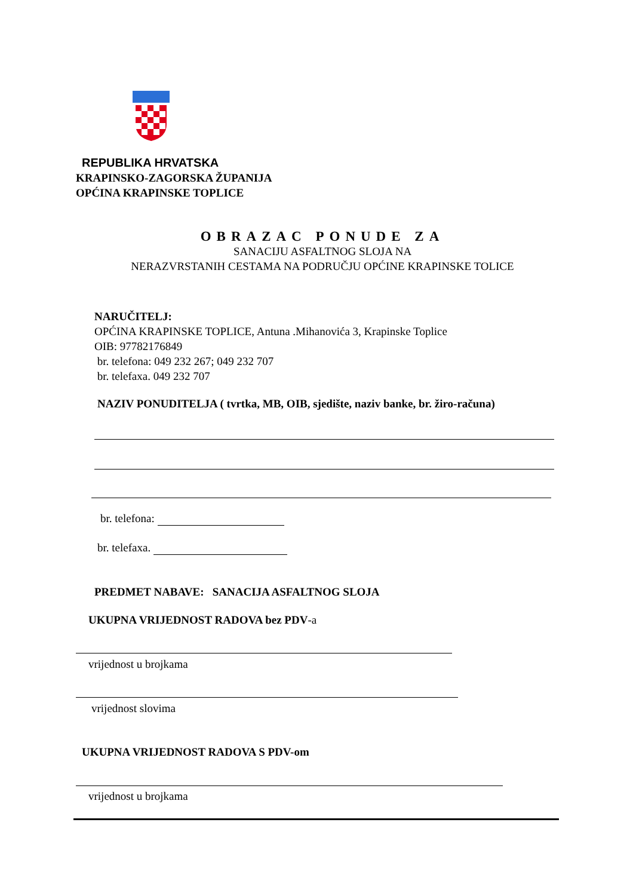REPUBLIKA HRVATSKA
KRAPINSKO-ZAGORSKA ŽUPANIJA
OPĆINA KRAPINSKE TOPLICE
OBRAZAC PONUDE ZA
SANACIJU ASFALTNOG SLOJA NA
NERAZVRSTANIH CESTAMA NA PODRUČJU OPĆINE KRAPINSKE TOLICE
NARUČITELJ:
OPĆINA KRAPINSKE TOPLICE, Antuna .Mihanovića 3, Krapinske Toplice
OIB: 97782176849
br. telefona: 049 232 267; 049 232 707
br. telefaxa. 049 232 707
NAZIV PONUDITELJA ( tvrtka, MB, OIB, sjedište, naziv banke, br. žiro-računa)
br. telefona:
br. telefaxa.
PREDMET NABAVE: SANACIJA ASFALTNOG SLOJA
UKUPNA VRIJEDNOST RADOVA bez PDV-a
vrijednost u brojkama
vrijednost slovima
UKUPNA VRIJEDNOST RADOVA S PDV-om
vrijednost u brojkama